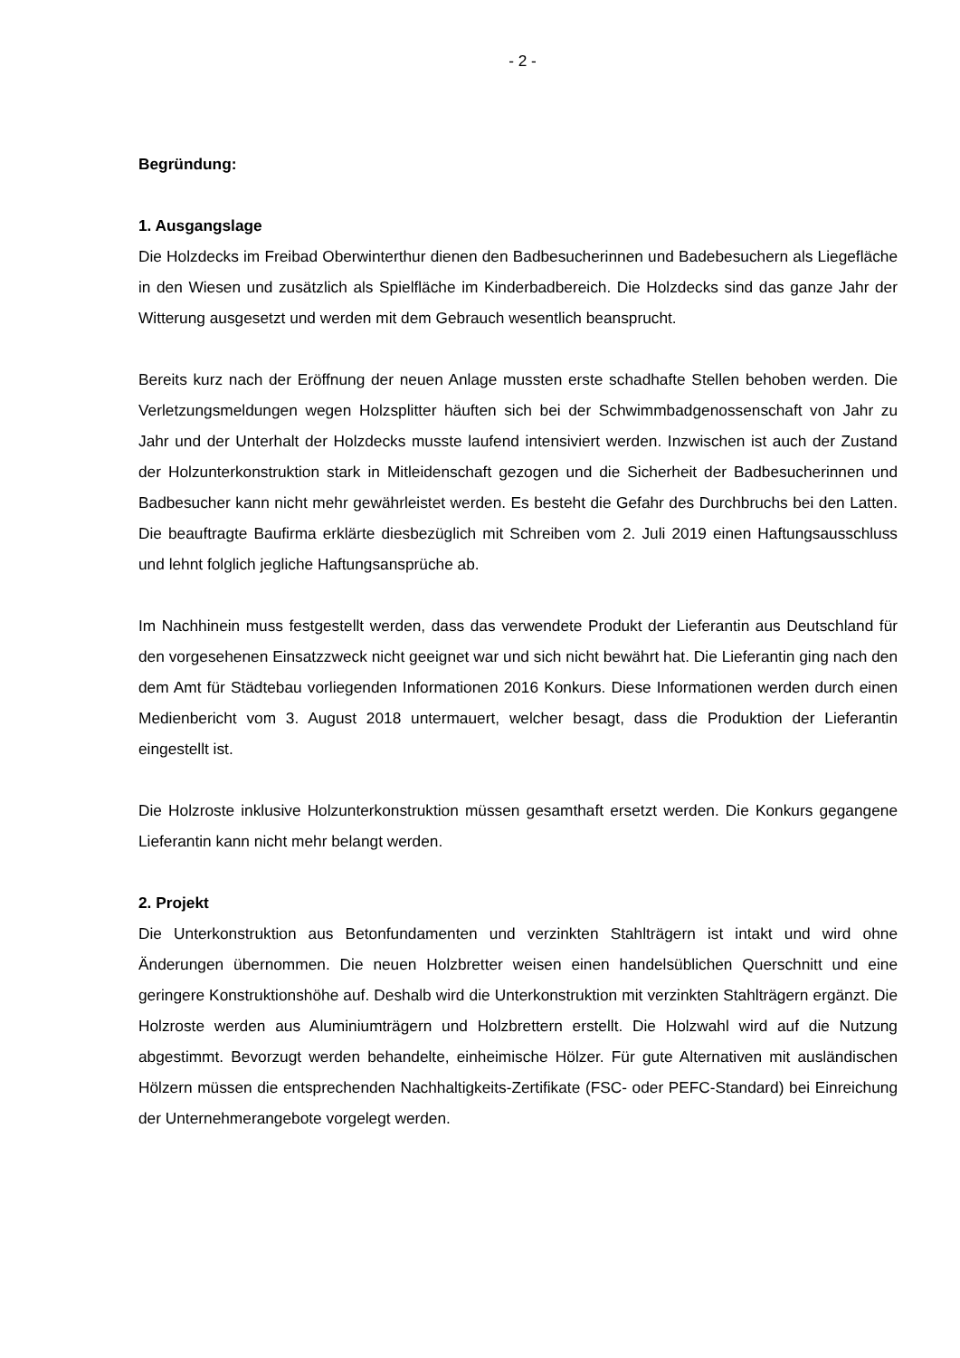- 2 -
Begründung:
1. Ausgangslage
Die Holzdecks im Freibad Oberwinterthur dienen den Badbesucherinnen und Badebesuchern als Liegefläche in den Wiesen und zusätzlich als Spielfläche im Kinderbadbereich. Die Holzdecks sind das ganze Jahr der Witterung ausgesetzt und werden mit dem Gebrauch wesentlich beansprucht.
Bereits kurz nach der Eröffnung der neuen Anlage mussten erste schadhafte Stellen behoben werden. Die Verletzungsmeldungen wegen Holzsplitter häuften sich bei der Schwimmbadgenossenschaft von Jahr zu Jahr und der Unterhalt der Holzdecks musste laufend intensiviert werden. Inzwischen ist auch der Zustand der Holzunterkonstruktion stark in Mitleidenschaft gezogen und die Sicherheit der Badbesucherinnen und Badbesucher kann nicht mehr gewährleistet werden. Es besteht die Gefahr des Durchbruchs bei den Latten. Die beauftragte Baufirma erklärte diesbezüglich mit Schreiben vom 2. Juli 2019 einen Haftungsausschluss und lehnt folglich jegliche Haftungsansprüche ab.
Im Nachhinein muss festgestellt werden, dass das verwendete Produkt der Lieferantin aus Deutschland für den vorgesehenen Einsatzzweck nicht geeignet war und sich nicht bewährt hat. Die Lieferantin ging nach den dem Amt für Städtebau vorliegenden Informationen 2016 Konkurs. Diese Informationen werden durch einen Medienbericht vom 3. August 2018 untermauert, welcher besagt, dass die Produktion der Lieferantin eingestellt ist.
Die Holzroste inklusive Holzunterkonstruktion müssen gesamthaft ersetzt werden. Die Konkurs gegangene Lieferantin kann nicht mehr belangt werden.
2. Projekt
Die Unterkonstruktion aus Betonfundamenten und verzinkten Stahlträgern ist intakt und wird ohne Änderungen übernommen. Die neuen Holzbretter weisen einen handelsüblichen Querschnitt und eine geringere Konstruktionshöhe auf. Deshalb wird die Unterkonstruktion mit verzinkten Stahlträgern ergänzt. Die Holzroste werden aus Aluminiumträgern und Holzbrettern erstellt. Die Holzwahl wird auf die Nutzung abgestimmt. Bevorzugt werden behandelte, einheimische Hölzer. Für gute Alternativen mit ausländischen Hölzern müssen die entsprechenden Nachhaltigkeits-Zertifikate (FSC- oder PEFC-Standard) bei Einreichung der Unternehmerangebote vorgelegt werden.